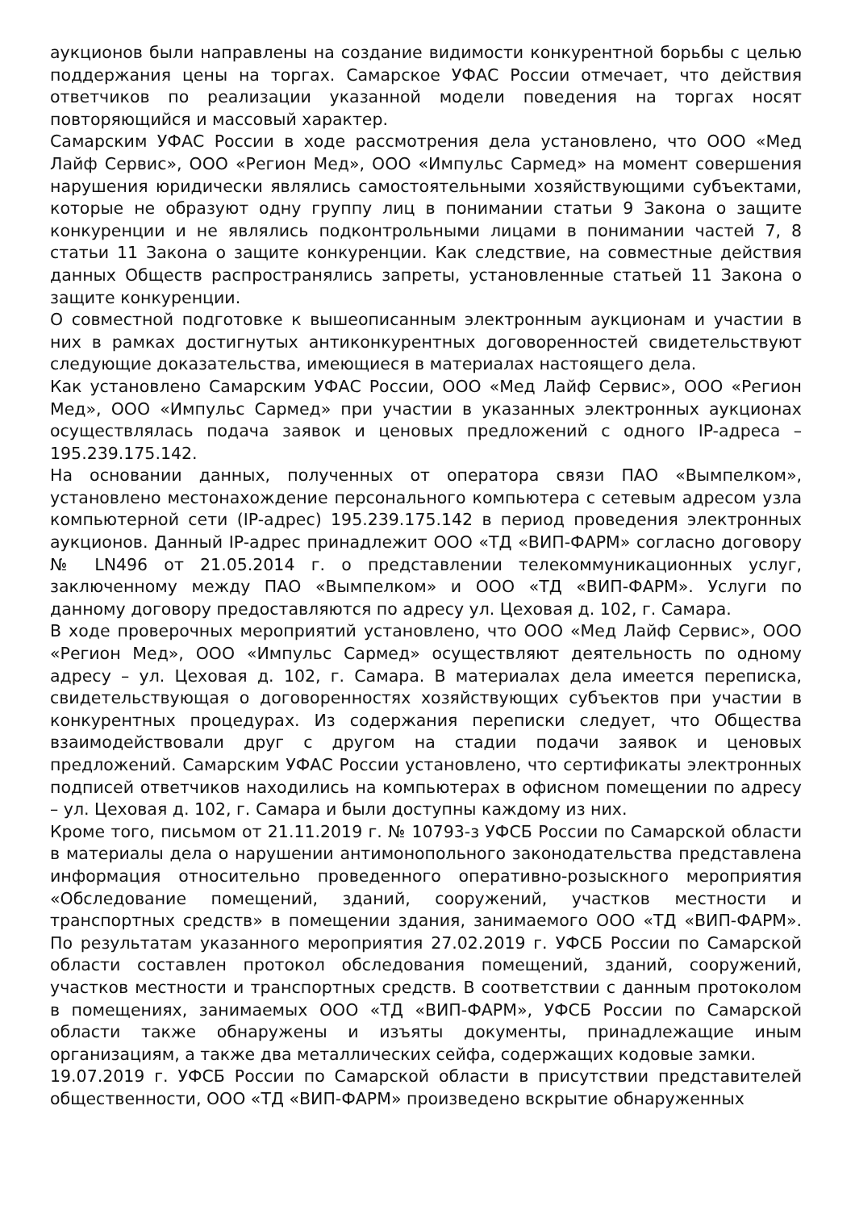аукционов были направлены на создание видимости конкурентной борьбы с целью поддержания цены на торгах. Самарское УФАС России отмечает, что действия ответчиков по реализации указанной модели поведения на торгах носят повторяющийся и массовый характер.
Самарским УФАС России в ходе рассмотрения дела установлено, что ООО «Мед Лайф Сервис», ООО «Регион Мед», ООО «Импульс Сармед» на момент совершения нарушения юридически являлись самостоятельными хозяйствующими субъектами, которые не образуют одну группу лиц в понимании статьи 9 Закона о защите конкуренции и не являлись подконтрольными лицами в понимании частей 7, 8 статьи 11 Закона о защите конкуренции. Как следствие, на совместные действия данных Обществ распространялись запреты, установленные статьей 11 Закона о защите конкуренции.
О совместной подготовке к вышеописанным электронным аукционам и участии в них в рамках достигнутых антиконкурентных договоренностей свидетельствуют следующие доказательства, имеющиеся в материалах настоящего дела.
Как установлено Самарским УФАС России, ООО «Мед Лайф Сервис», ООО «Регион Мед», ООО «Импульс Сармед» при участии в указанных электронных аукционах осуществлялась подача заявок и ценовых предложений с одного IP-адреса – 195.239.175.142.
На основании данных, полученных от оператора связи ПАО «Вымпелком», установлено местонахождение персонального компьютера с сетевым адресом узла компьютерной сети (IP-адрес) 195.239.175.142 в период проведения электронных аукционов. Данный IP-адрес принадлежит ООО «ТД «ВИП-ФАРМ» согласно договору № LN496 от 21.05.2014 г. о представлении телекоммуникационных услуг, заключенному между ПАО «Вымпелком» и ООО «ТД «ВИП-ФАРМ». Услуги по данному договору предоставляются по адресу ул. Цеховая д. 102, г. Самара.
В ходе проверочных мероприятий установлено, что ООО «Мед Лайф Сервис», ООО «Регион Мед», ООО «Импульс Сармед» осуществляют деятельность по одному адресу – ул. Цеховая д. 102, г. Самара. В материалах дела имеется переписка, свидетельствующая о договоренностях хозяйствующих субъектов при участии в конкурентных процедурах. Из содержания переписки следует, что Общества взаимодействовали друг с другом на стадии подачи заявок и ценовых предложений. Самарским УФАС России установлено, что сертификаты электронных подписей ответчиков находились на компьютерах в офисном помещении по адресу – ул. Цеховая д. 102, г. Самара и были доступны каждому из них.
Кроме того, письмом от 21.11.2019 г. № 10793-з УФСБ России по Самарской области в материалы дела о нарушении антимонопольного законодательства представлена информация относительно проведенного оперативно-розыскного мероприятия «Обследование помещений, зданий, сооружений, участков местности и транспортных средств» в помещении здания, занимаемого ООО «ТД «ВИП-ФАРМ». По результатам указанного мероприятия 27.02.2019 г. УФСБ России по Самарской области составлен протокол обследования помещений, зданий, сооружений, участков местности и транспортных средств. В соответствии с данным протоколом в помещениях, занимаемых ООО «ТД «ВИП-ФАРМ», УФСБ России по Самарской области также обнаружены и изъяты документы, принадлежащие иным организациям, а также два металлических сейфа, содержащих кодовые замки.
19.07.2019 г. УФСБ России по Самарской области в присутствии представителей общественности, ООО «ТД «ВИП-ФАРМ» произведено вскрытие обнаруженных